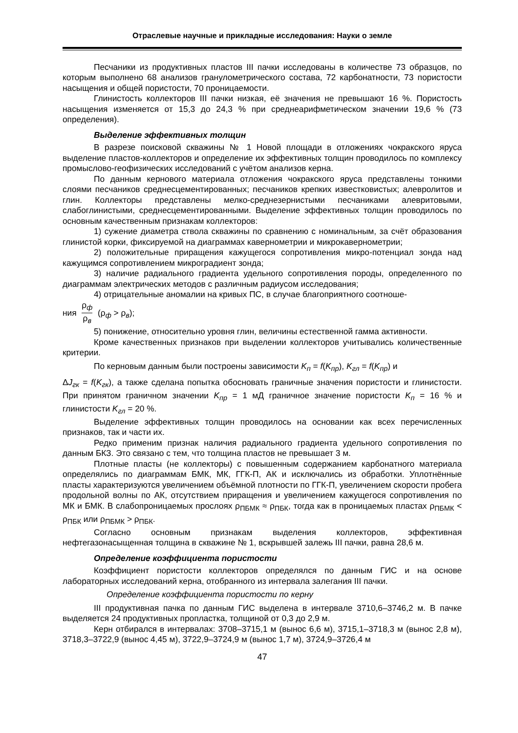Отраслевые научные и прикладные исследования: Науки о земле
Песчаники из продуктивных пластов III пачки исследованы в количестве 73 образцов, по которым выполнено 68 анализов гранулометрического состава, 72 карбонатности, 73 пористости насыщения и общей пористости, 70 проницаемости.
Глинистость коллекторов III пачки низкая, её значения не превышают 16 %. Пористость насыщения изменяется от 15,3 до 24,3 % при среднеарифметическом значении 19,6 % (73 определения).
Выделение эффективных толщин
В разрезе поисковой скважины № 1 Новой площади в отложениях чокракского яруса выделение пластов-коллекторов и определение их эффективных толщин проводилось по комплексу промыслово-геофизических исследований с учётом анализов керна.
По данным кернового материала отложения чокракского яруса представлены тонкими слоями песчаников среднесцементированных; песчаников крепких известковистых; алевролитов и глин. Коллекторы представлены мелко-среднезернистыми песчаниками алевритовыми, слабоглинистыми, среднесцементированными. Выделение эффективных толщин проводилось по основным качественным признакам коллекторов:
1) сужение диаметра ствола скважины по сравнению с номинальным, за счёт образования глинистой корки, фиксируемой на диаграммах кавернометрии и микрокавернометрии;
2) положительные приращения кажущегося сопротивления микро-потенциал зонда над кажущимся сопротивлением микроградиент зонда;
3) наличие радиального градиента удельного сопротивления породы, определенного по диаграммам электрических методов с различным радиусом исследования;
4) отрицательные аномалии на кривых ПС, в случае благоприятного соотноше-
ния ρ<sub>ф</sub> ρ<sub>в</sub> (ρ<sub>ф</sub> > ρ<sub>в</sub>);
5) понижение, относительно уровня глин, величины естественной гамма активности.
Кроме качественных признаков при выделении коллекторов учитывались количественные критерии.
По керновым данным были построены зависимости K<sub>п</sub> = f(K<sub>пр</sub>), K<sub>гл</sub> = f(K<sub>пр</sub>) и
ΔJ<sub>гк</sub> = f(K<sub>гк</sub>), а также сделана попытка обосновать граничные значения пористости и глинистости. При принятом граничном значении K<sub>пр</sub> = 1 мД граничное значение пористости K<sub>п</sub> = 16 % и глинистости K<sub>гл</sub> = 20 %.
Выделение эффективных толщин проводилось на основании как всех перечисленных признаков, так и части их.
Редко применим признак наличия радиального градиента удельного сопротивления по данным БКЗ. Это связано с тем, что толщина пластов не превышает 3 м.
Плотные пласты (не коллекторы) с повышенным содержанием карбонатного материала определялись по диаграммам БМК, МК, ГГК-П, АК и исключались из обработки. Уплотнённые пласты характеризуются увеличением объёмной плотности по ГГК-П, увеличением скорости пробега продольной волны по АК, отсутствием приращения и увеличением кажущегося сопротивления по МК и БМК. В слабопроницаемых прослоях ρ<sub>ПБМК</sub> ≈ ρ<sub>ПБК</sub>, тогда как в проницаемых пластах ρ<sub>ПБМК</sub> < ρ<sub>ПБК</sub> или ρ<sub>ПБМК</sub> > ρ<sub>ПБК</sub>.
Согласно основным признакам выделения коллекторов, эффективная нефтегазонасыщенная толщина в скважине № 1, вскрывшей залежь III пачки, равна 28,6 м.
Определение коэффициента пористости
Коэффициент пористости коллекторов определялся по данным ГИС и на основе лабораторных исследований керна, отобранного из интервала залегания III пачки.
Определение коэффициента пористости по керну
III продуктивная пачка по данным ГИС выделена в интервале 3710,6–3746,2 м. В пачке выделяется 24 продуктивных пропластка, толщиной от 0,3 до 2,9 м.
Керн отбирался в интервалах: 3708–3715,1 м (вынос 6,6 м), 3715,1–3718,3 м (вынос 2,8 м), 3718,3–3722,9 (вынос 4,45 м), 3722,9–3724,9 м (вынос 1,7 м), 3724,9–3726,4 м
47